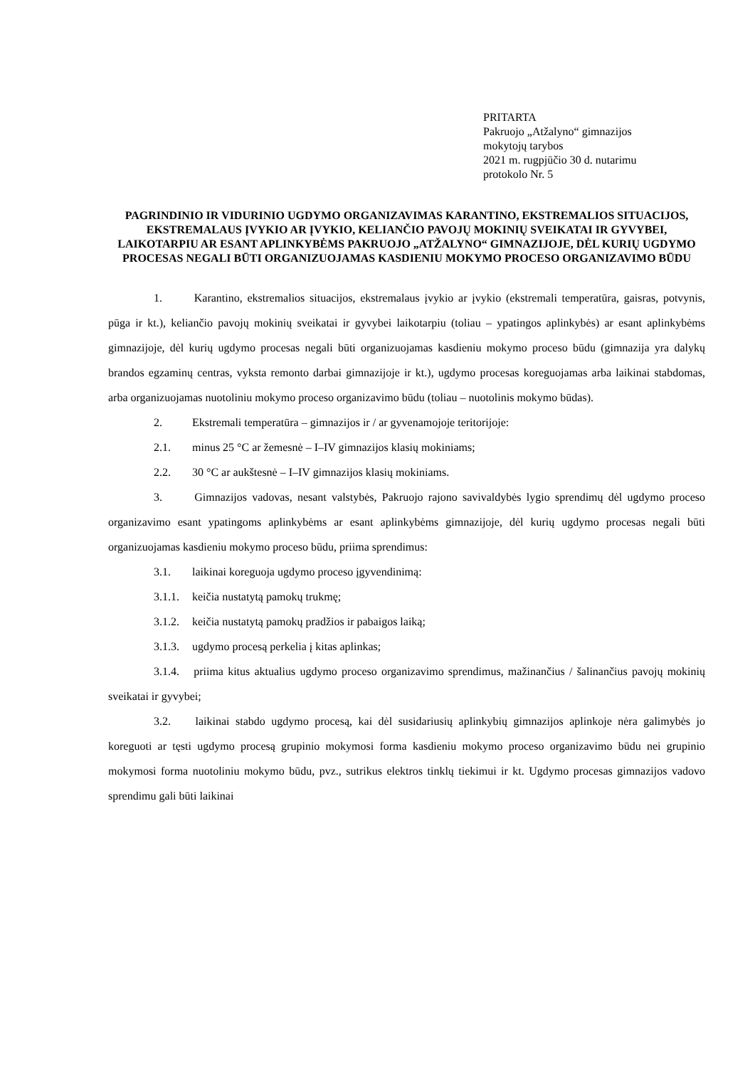PRITARTA
Pakruojo „Atžalyno“ gimnazijos
mokytojų tarybos
2021 m. rugpjūčio 30 d. nutarimu
protokolo Nr. 5
PAGRINDINIO IR VIDURINIO UGDYMO ORGANIZAVIMAS KARANTINO, EKSTREMALIOS SITUACIJOS, EKSTREMALAUS ĮVYKIO AR ĮVYKIO, KELIANČIO PAVOJŲ MOKINIŲ SVEIKATAI IR GYVYBEI, LAIKOTARPIU AR ESANT APLINKYBĖMS PAKRUOJO „ATŽALYNO“ GIMNAZIJOJE, DĖL KURIŲ UGDYMO PROCESAS NEGALI BŪTI ORGANIZUOJAMAS KASDIENIU MOKYMO PROCESO ORGANIZAVIMO BŪDU
1. Karantino, ekstremalios situacijos, ekstremalaus įvykio ar įvykio (ekstremali temperatūra, gaisras, potvynis, pūga ir kt.), keliančio pavojų mokinių sveikatai ir gyvybei laikotarpiu (toliau – ypatingos aplinkybės) ar esant aplinkybėms gimnazijoje, dėl kurių ugdymo procesas negali būti organizuojamas kasdieniu mokymo proceso būdu (gimnazija yra dalykų brandos egzaminų centras, vyksta remonto darbai gimnazijoje ir kt.), ugdymo procesas koreguojamas arba laikinai stabdomas, arba organizuojamas nuotoliniu mokymo proceso organizavimo būdu (toliau – nuotolinis mokymo būdas).
2. Ekstremali temperatūra – gimnazijos ir / ar gyvenamojoje teritorijoje:
2.1. minus 25 °C ar žemesnė – I–IV gimnazijos klasių mokiniams;
2.2. 30 °C ar aukštesnė – I–IV gimnazijos klasių mokiniams.
3. Gimnazijos vadovas, nesant valstybės, Pakruojo rajono savivaldybės lygio sprendimų dėl ugdymo proceso organizavimo esant ypatingoms aplinkybėms ar esant aplinkybėms gimnazijoje, dėl kurių ugdymo procesas negali būti organizuojamas kasdieniu mokymo proceso būdu, priima sprendimus:
3.1. laikinai koreguoja ugdymo proceso įgyvendinimą:
3.1.1. keičia nustatytą pamokų trukmę;
3.1.2. keičia nustatytą pamokų pradžios ir pabaigos laiką;
3.1.3. ugdymo procesą perkelia į kitas aplinkas;
3.1.4. priima kitus aktualius ugdymo proceso organizavimo sprendimus, mažinančius / šalinančius pavojų mokinių sveikatai ir gyvybei;
3.2. laikinai stabdo ugdymo procesą, kai dėl susidariusių aplinkybių gimnazijos aplinkoje nėra galimybės jo koreguoti ar tęsti ugdymo procesą grupinio mokymosi forma kasdieniu mokymo proceso organizavimo būdu nei grupinio mokymosi forma nuotoliniu mokymo būdu, pvz., sutrikus elektros tinklų tiekimui ir kt. Ugdymo procesas gimnazijos vadovo sprendimu gali būti laikinai